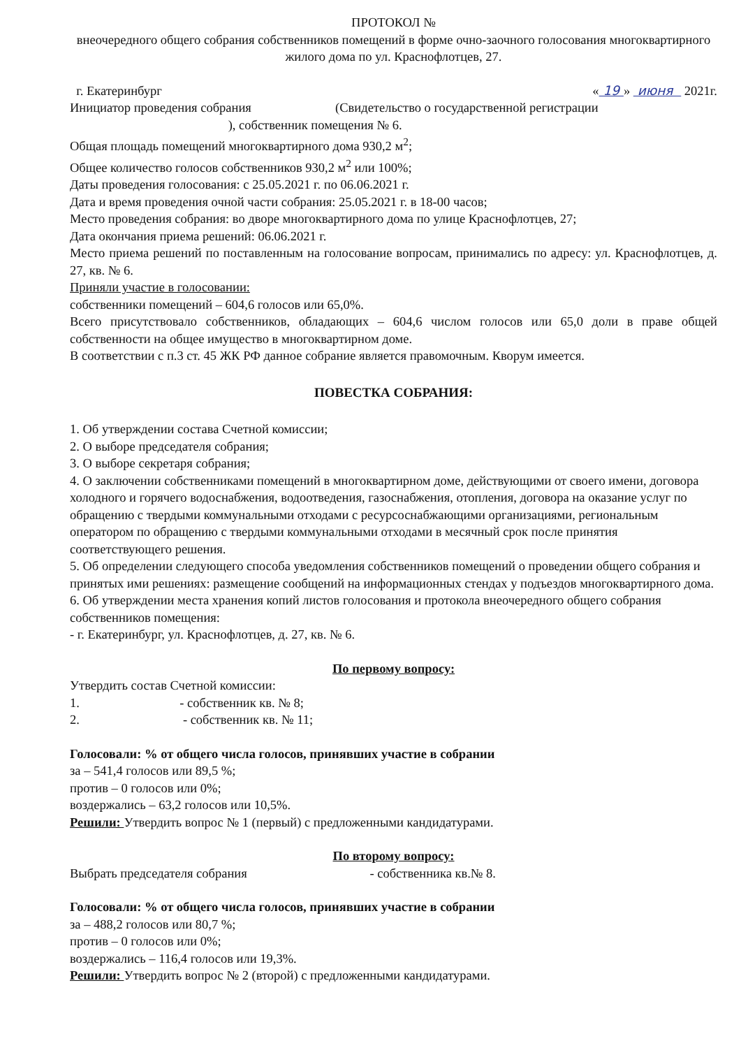ПРОТОКОЛ №
внеочередного общего собрания собственников помещений в форме очно-заочного голосования многоквартирного жилого дома по ул. Краснофлотцев, 27.
г. Екатеринбург « 19 » июня 2021г.
Инициатор проведения собрания (Свидетельство о государственной регистрации
), собственник помещения № 6.
Общая площадь помещений многоквартирного дома 930,2 м<sup>2</sup>;
Общее количество голосов собственников 930,2 м<sup>2</sup> или 100%;
Даты проведения голосования: с 25.05.2021 г. по 06.06.2021 г.
Дата и время проведения очной части собрания: 25.05.2021 г. в 18-00 часов;
Место проведения собрания: во дворе многоквартирного дома по улице Краснофлотцев, 27;
Дата окончания приема решений: 06.06.2021 г.
Место приема решений по поставленным на голосование вопросам, принимались по адресу: ул. Краснофлотцев, д. 27, кв. № 6.
Приняли участие в голосовании:
собственники помещений – 604,6 голосов или 65,0%.
Всего присутствовало собственников, обладающих – 604,6 числом голосов или 65,0 доли в праве общей собственности на общее имущество в многоквартирном доме.
В соответствии с п.3 ст. 45 ЖК РФ данное собрание является правомочным. Кворум имеется.
ПОВЕСТКА СОБРАНИЯ:
1. Об утверждении состава Счетной комиссии;
2. О выборе председателя собрания;
3. О выборе секретаря собрания;
4. О заключении собственниками помещений в многоквартирном доме, действующими от своего имени, договора холодного и горячего водоснабжения, водоотведения, газоснабжения, отопления, договора на оказание услуг по обращению с твердыми коммунальными отходами с ресурсоснабжающими организациями, региональным оператором по обращению с твердыми коммунальными отходами в месячный срок после принятия соответствующего решения.
5. Об определении следующего способа уведомления собственников помещений о проведении общего собрания и принятых ими решениях: размещение сообщений на информационных стендах у подъездов многоквартирного дома.
6. Об утверждении места хранения копий листов голосования и протокола внеочередного общего собрания собственников помещения:
- г. Екатеринбург, ул. Краснофлотцев, д. 27, кв. № 6.
По первому вопросу:
Утвердить состав Счетной комиссии:
1. - собственник кв. № 8;
2. - собственник кв. № 11;
Голосовали: % от общего числа голосов, принявших участие в собрании
за – 541,4 голосов или 89,5 %;
против – 0 голосов или 0%;
воздержались – 63,2 голосов или 10,5%.
Решили: Утвердить вопрос № 1 (первый) с предложенными кандидатурами.
По второму вопросу:
Выбрать председателя собрания - собственника кв.№ 8.
Голосовали: % от общего числа голосов, принявших участие в собрании
за – 488,2 голосов или 80,7 %;
против – 0 голосов или 0%;
воздержались – 116,4 голосов или 19,3%.
Решили: Утвердить вопрос № 2 (второй) с предложенными кандидатурами.